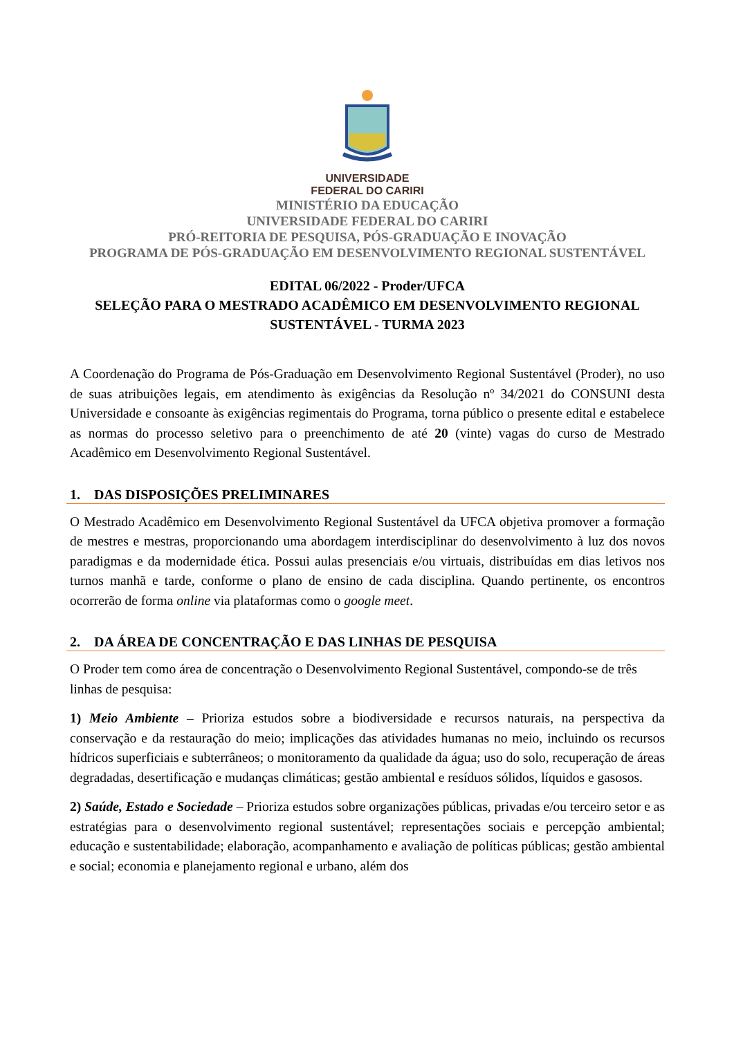UNIVERSIDADE
FEDERAL DO CARIRI
MINISTÉRIO DA EDUCAÇÃO
UNIVERSIDADE FEDERAL DO CARIRI
PRÓ-REITORIA DE PESQUISA, PÓS-GRADUAÇÃO E INOVAÇÃO
PROGRAMA DE PÓS-GRADUAÇÃO EM DESENVOLVIMENTO REGIONAL SUSTENTÁVEL
EDITAL 06/2022 - Proder/UFCA
SELEÇÃO PARA O MESTRADO ACADÊMICO EM DESENVOLVIMENTO REGIONAL SUSTENTÁVEL - TURMA 2023
A Coordenação do Programa de Pós-Graduação em Desenvolvimento Regional Sustentável (Proder), no uso de suas atribuições legais, em atendimento às exigências da Resolução nº 34/2021 do CONSUNI desta Universidade e consoante às exigências regimentais do Programa, torna público o presente edital e estabelece as normas do processo seletivo para o preenchimento de até 20 (vinte) vagas do curso de Mestrado Acadêmico em Desenvolvimento Regional Sustentável.
1. DAS DISPOSIÇÕES PRELIMINARES
O Mestrado Acadêmico em Desenvolvimento Regional Sustentável da UFCA objetiva promover a formação de mestres e mestras, proporcionando uma abordagem interdisciplinar do desenvolvimento à luz dos novos paradigmas e da modernidade ética. Possui aulas presenciais e/ou virtuais, distribuídas em dias letivos nos turnos manhã e tarde, conforme o plano de ensino de cada disciplina. Quando pertinente, os encontros ocorrerão de forma online via plataformas como o google meet.
2. DA ÁREA DE CONCENTRAÇÃO E DAS LINHAS DE PESQUISA
O Proder tem como área de concentração o Desenvolvimento Regional Sustentável, compondo-se de três linhas de pesquisa:
1) Meio Ambiente – Prioriza estudos sobre a biodiversidade e recursos naturais, na perspectiva da conservação e da restauração do meio; implicações das atividades humanas no meio, incluindo os recursos hídricos superficiais e subterrâneos; o monitoramento da qualidade da água; uso do solo, recuperação de áreas degradadas, desertificação e mudanças climáticas; gestão ambiental e resíduos sólidos, líquidos e gasosos.
2) Saúde, Estado e Sociedade – Prioriza estudos sobre organizações públicas, privadas e/ou terceiro setor e as estratégias para o desenvolvimento regional sustentável; representações sociais e percepção ambiental; educação e sustentabilidade; elaboração, acompanhamento e avaliação de políticas públicas; gestão ambiental e social; economia e planejamento regional e urbano, além dos